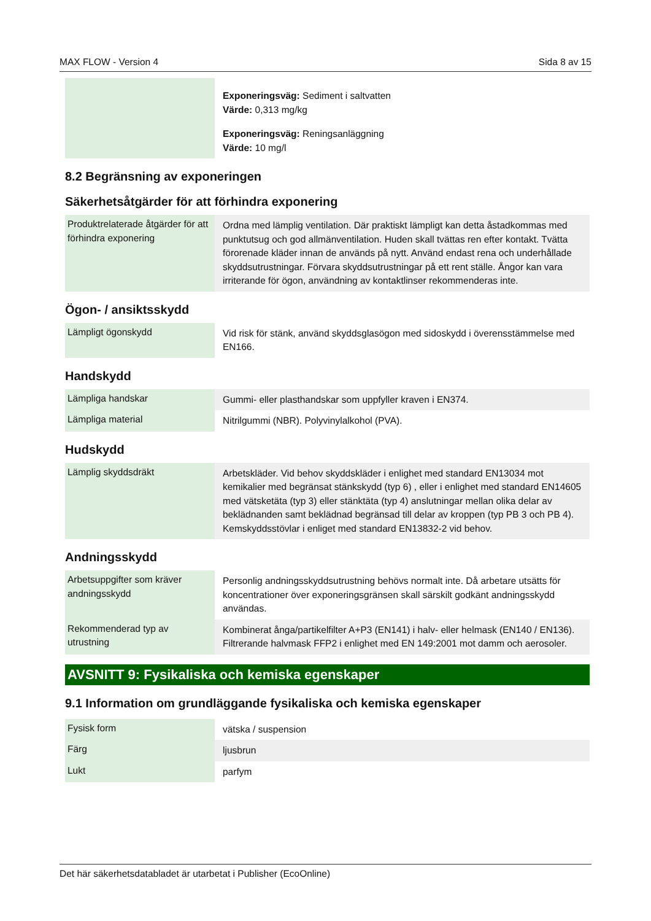MAX FLOW - Version 4 Sida 8 av 15
| | Exponeringsväg: Sediment i saltvatten Värde: 0,313 mg/kg Exponeringsväg: Reningsanläggning Värde: 10 mg/l |
8.2 Begränsning av exponeringen
Säkerhetsåtgärder för att förhindra exponering
| Produktrelaterade åtgärder för att förhindra exponering | Ordna med lämplig ventilation. Där praktiskt lämpligt kan detta åstadkommas med punktutsug och god allmänventilation. Huden skall tvättas ren efter kontakt. Tvätta förorenade kläder innan de används på nytt. Använd endast rena och underhållade skyddsutrustningar. Förvara skyddsutrustningar på ett rent ställe. Ångor kan vara irriterande för ögon, användning av kontaktlinser rekommenderas inte. |
Ögon- / ansiktsskydd
| Lämpligt ögonskydd | Vid risk för stänk, använd skyddsglasögon med sidoskydd i överensstämmelse med EN166. |
Handskydd
| Lämpliga handskar | Gummi- eller plasthandskar som uppfyller kraven i EN374. |
| Lämpliga material | Nitrilgummi (NBR). Polyvinylalkohol (PVA). |
Hudskydd
| Lämplig skyddsdräkt | Arbetskläder. Vid behov skyddskläder i enlighet med standard EN13034 mot kemikalier med begränsat stänkskydd (typ 6) , eller i enlighet med standard EN14605 med vätsketäta (typ 3) eller stänktäta (typ 4) anslutningar mellan olika delar av beklädnanden samt beklädnad begränsad till delar av kroppen (typ PB 3 och PB 4). Kemskyddsstövlar i enliget med standard EN13832-2 vid behov. |
Andningsskydd
| Arbetsuppgifter som kräver andningsskydd | Personlig andningsskyddsutrustning behövs normalt inte. Då arbetare utsätts för koncentrationer över exponeringsgränsen skall särskilt godkänt andningsskydd användas. |
| Rekommenderad typ av utrustning | Kombinerat ånga/partikelfilter A+P3 (EN141) i halv- eller helmask (EN140 / EN136). Filtrerande halvmask FFP2 i enlighet med EN 149:2001 mot damm och aerosoler. |
AVSNITT 9: Fysikaliska och kemiska egenskaper
9.1 Information om grundläggande fysikaliska och kemiska egenskaper
| Fysisk form | vätska / suspension |
| Färg | ljusbrun |
| Lukt | parfym |
Det här säkerhetsdatabladet är utarbetat i Publisher (EcoOnline)